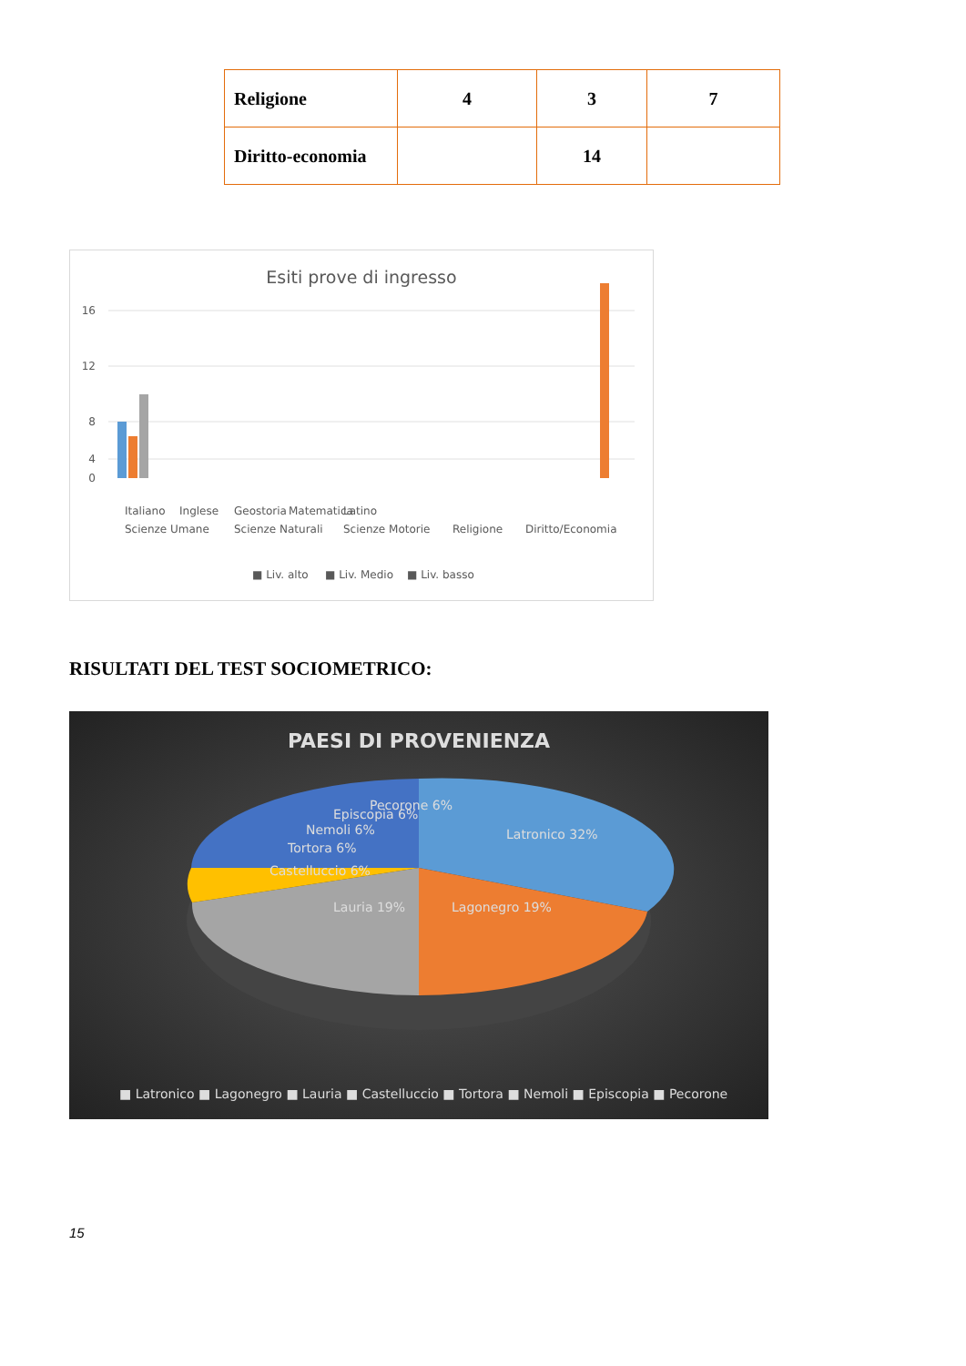| Religione | 4 | 3 | 7 |
| Diritto-economia | | 14 | |
Esiti prove di ingresso
16
12
8
4
0
Italiano
Inglese
Geostoria
Matematica
Latino
Scienze Umane
Scienze Naturali
Scienze Motorie
Religione
Diritto/Economia
■ Liv. alto
■ Liv. Medio
■ Liv. basso
RISULTATI DEL TEST SOCIOMETRICO:
PAESI DI PROVENIENZA
Latronico 32%
Lagonegro 19%
Lauria 19%
Castelluccio 6%
Tortora 6%
Nemoli 6%
Episcopia 6%
Pecorone 6%
■ Latronico ■ Lagonegro ■ Lauria ■ Castelluccio ■ Tortora ■ Nemoli ■ Episcopia ■ Pecorone
15